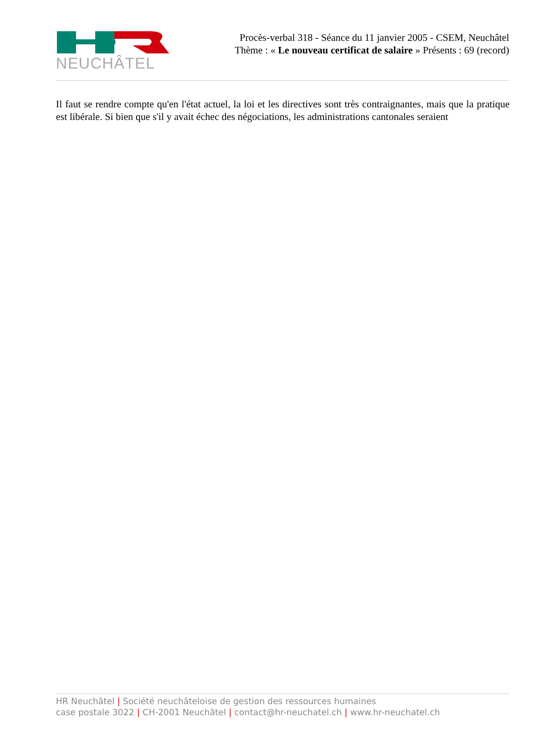NEUCHÂTEL
Procès-verbal 318 - Séance du 11 janvier 2005 - CSEM, Neuchâtel
Thème : « Le nouveau certificat de salaire » Présents : 69 (record)
Il faut se rendre compte qu'en l'état actuel, la loi et les directives sont très contraignantes, mais que la pratique est libérale. Si bien que s'il y avait échec des négociations, les administrations cantonales seraient
HR Neuchâtel | Société neuchâteloise de gestion des ressources humaines
case postale 3022 | CH-2001 Neuchâtel | contact@hr-neuchatel.ch | www.hr-neuchatel.ch